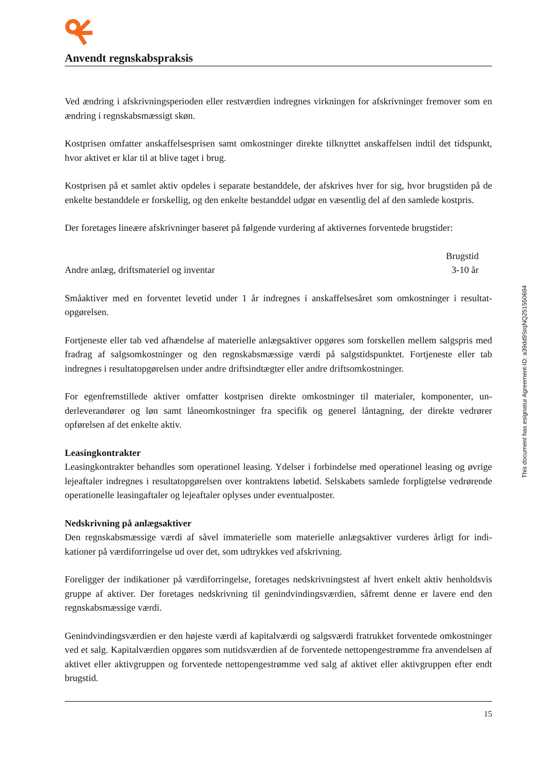Anvendt regnskabspraksis
Ved ændring i afskrivningsperioden eller restværdien indregnes virkningen for afskrivninger fremover som en ændring i regnskabsmæssigt skøn.
Kostprisen omfatter anskaffelsesprisen samt omkostninger direkte tilknyttet anskaffelsen indtil det tids­punkt, hvor aktivet er klar til at blive taget i brug.
Kostprisen på et samlet aktiv opdeles i separate bestanddele, der afskrives hver for sig, hvor brugstiden på de enkelte bestanddele er forskellig, og den enkelte bestanddel udgør en væsentlig del af den samlede kostpris.
Der foretages lineære afskrivninger baseret på følgende vurdering af aktivernes forventede brugstider:
| | Brugstid |
| Andre anlæg, driftsmateriel og inventar | 3-10 år |
Småaktiver med en forventet levetid under 1 år indregnes i anskaffelsesåret som omkostninger i resultat­opgørelsen.
Fortjeneste eller tab ved afhændelse af materielle anlægsaktiver opgøres som forskellen mellem salgspris med fradrag af salgsomkostninger og den regnskabsmæssige værdi på salgstidspunktet. Fortjeneste eller tab indregnes i resultatopgørelsen under andre driftsindtægter eller andre driftsomkostninger.
For egenfremstillede aktiver omfatter kostprisen direkte omkostninger til materialer, komponenter, un­derleverandører og løn samt låneomkostninger fra specifik og generel låntagning, der direkte vedrører opførelsen af det enkelte aktiv.
Leasingkontrakter
Leasingkontrakter behandles som operationel leasing. Ydelser i forbindelse med operationel leasing og øvrige lejeaftaler indregnes i resultatopgørelsen over kontraktens løbetid. Selskabets samlede forpligtelse vedrørende operationelle leasingaftaler og lejeaftaler oplyses under eventualposter.
Nedskrivning på anlægsaktiver
Den regnskabsmæssige værdi af såvel immaterielle som materielle anlægsaktiver vurderes årligt for indi­kationer på værdiforringelse ud over det, som udtrykkes ved afskrivning.
Foreligger der indikationer på værdiforringelse, foretages nedskrivningstest af hvert enkelt aktiv hen­holdsvis gruppe af aktiver. Der foretages nedskrivning til genindvindingsværdien, såfremt denne er lave­re end den regnskabsmæssige værdi.
Genindvindingsværdien er den højeste værdi af kapitalværdi og salgsværdi fratrukket forventede omkost­ninger ved et salg. Kapitalværdien opgøres som nutidsværdien af de forventede nettopengestrømme fra anvendelsen af aktivet eller aktivgruppen og forventede nettopengestrømme ved salg af aktivet eller ak­tivgruppen efter endt brugstid.
15
This document has esignatur Agreement-ID: a39dd9SrqNQ251550694